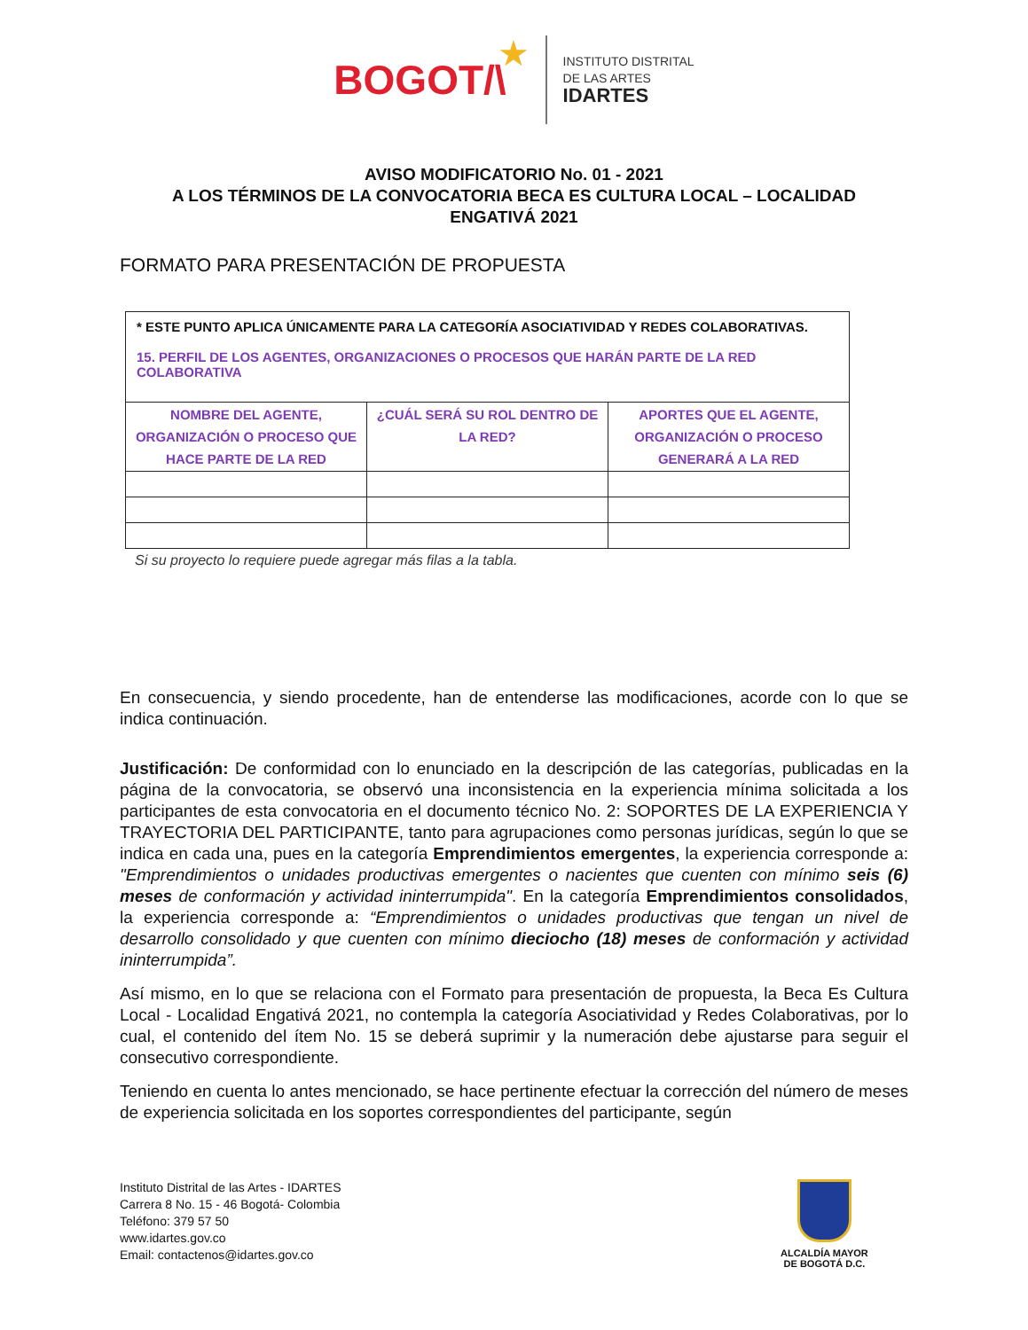BOGOT/\ ★
INSTITUTO DISTRITAL
DE LAS ARTES
IDARTES
AVISO MODIFICATORIO No. 01 - 2021
A LOS TÉRMINOS DE LA CONVOCATORIA BECA ES CULTURA LOCAL – LOCALIDAD ENGATIVÁ 2021
FORMATO PARA PRESENTACIÓN DE PROPUESTA
| * ESTE PUNTO APLICA ÚNICAMENTE PARA LA CATEGORÍA ASOCIATIVIDAD Y REDES COLABORATIVAS. 15. PERFIL DE LOS AGENTES, ORGANIZACIONES O PROCESOS QUE HARÁN PARTE DE LA RED COLABORATIVA | | |
| NOMBRE DEL AGENTE, ORGANIZACIÓN O PROCESO QUE HACE PARTE DE LA RED | ¿CUÁL SERÁ SU ROL DENTRO DE LA RED? | APORTES QUE EL AGENTE, ORGANIZACIÓN O PROCESO GENERARÁ A LA RED |
Si su proyecto lo requiere puede agregar más filas a la tabla.
En consecuencia, y siendo procedente, han de entenderse las modificaciones, acorde con lo que se indica continuación.
Justificación: De conformidad con lo enunciado en la descripción de las categorías, publicadas en la página de la convocatoria, se observó una inconsistencia en la experiencia mínima solicitada a los participantes de esta convocatoria en el documento técnico No. 2: SOPORTES DE LA EXPERIENCIA Y TRAYECTORIA DEL PARTICIPANTE, tanto para agrupaciones como personas jurídicas, según lo que se indica en cada una, pues en la categoría Emprendimientos emergentes, la experiencia corresponde a: "Emprendimientos o unidades productivas emergentes o nacientes que cuenten con mínimo seis (6) meses de conformación y actividad ininterrumpida". En la categoría Emprendimientos consolidados, la experiencia corresponde a: “Emprendimientos o unidades productivas que tengan un nivel de desarrollo consolidado y que cuenten con mínimo dieciocho (18) meses de conformación y actividad ininterrumpida”.
Así mismo, en lo que se relaciona con el Formato para presentación de propuesta, la Beca Es Cultura Local - Localidad Engativá 2021, no contempla la categoría Asociatividad y Redes Colaborativas, por lo cual, el contenido del ítem No. 15 se deberá suprimir y la numeración debe ajustarse para seguir el consecutivo correspondiente.
Teniendo en cuenta lo antes mencionado, se hace pertinente efectuar la corrección del número de meses de experiencia solicitada en los soportes correspondientes del participante, según
Instituto Distrital de las Artes - IDARTES
Carrera 8 No. 15 - 46 Bogotá- Colombia
Teléfono: 379 57 50
www.idartes.gov.co
Email: contactenos@idartes.gov.co
ALCALDÍA MAYOR
DE BOGOTÁ D.C.